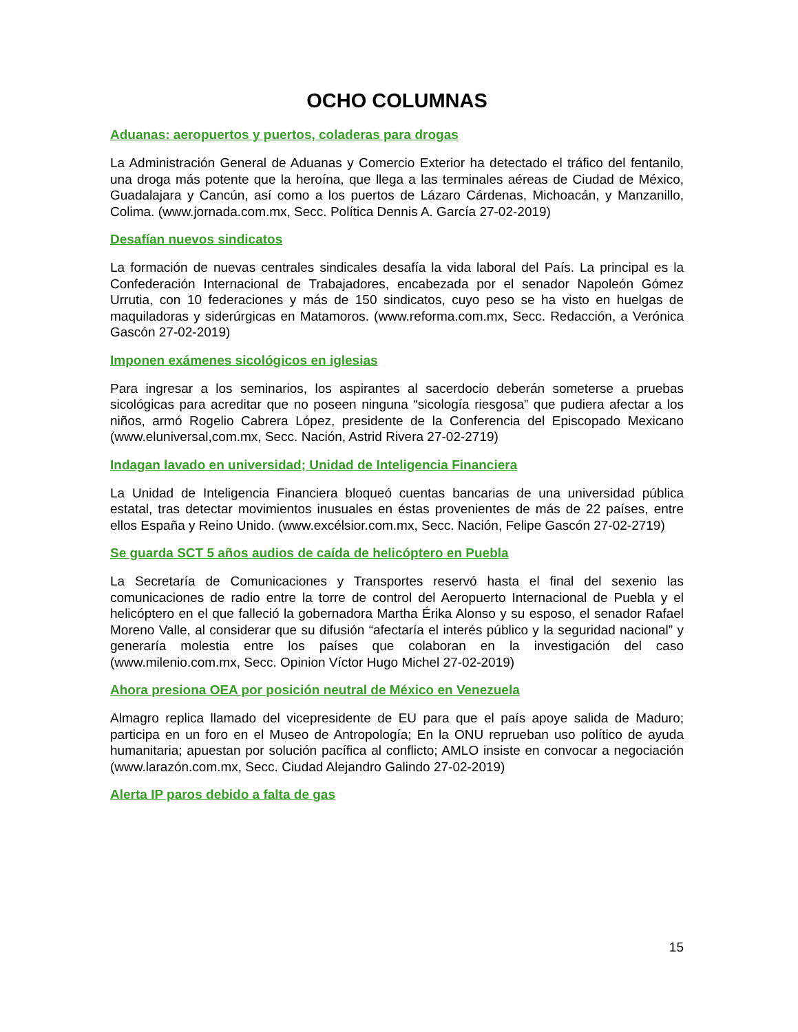OCHO COLUMNAS
Aduanas: aeropuertos y puertos, coladeras para drogas
La Administración General de Aduanas y Comercio Exterior ha detectado el tráfico del fentanilo, una droga más potente que la heroína, que llega a las terminales aéreas de Ciudad de México, Guadalajara y Cancún, así como a los puertos de Lázaro Cárdenas, Michoacán, y Manzanillo, Colima. (www.jornada.com.mx, Secc. Política Dennis A. García 27-02-2019)
Desafían nuevos sindicatos
La formación de nuevas centrales sindicales desafía la vida laboral del País. La principal es la Confederación Internacional de Trabajadores, encabezada por el senador Napoleón Gómez Urrutia, con 10 federaciones y más de 150 sindicatos, cuyo peso se ha visto en huelgas de maquiladoras y siderúrgicas en Matamoros. (www.reforma.com.mx, Secc. Redacción, a Verónica Gascón 27-02-2019)
Imponen exámenes sicológicos en iglesias
Para ingresar a los seminarios, los aspirantes al sacerdocio deberán someterse a pruebas sicológicas para acreditar que no poseen ninguna “sicología riesgosa” que pudiera afectar a los niños, armó Rogelio Cabrera López, presidente de la Conferencia del Episcopado Mexicano (www.eluniversal,com.mx, Secc. Nación, Astrid Rivera 27-02-2719)
Indagan lavado en universidad; Unidad de Inteligencia Financiera
La Unidad de Inteligencia Financiera bloqueó cuentas bancarias de una universidad pública estatal, tras detectar movimientos inusuales en éstas provenientes de más de 22 países, entre ellos España y Reino Unido. (www.excélsior.com.mx, Secc. Nación, Felipe Gascón 27-02-2719)
Se guarda SCT 5 años audios de caída de helicóptero en Puebla
La Secretaría de Comunicaciones y Transportes reservó hasta el final del sexenio las comunicaciones de radio entre la torre de control del Aeropuerto Internacional de Puebla y el helicóptero en el que falleció la gobernadora Martha Érika Alonso y su esposo, el senador Rafael Moreno Valle, al considerar que su difusión “afectaría el interés público y la seguridad nacional” y generaría molestia entre los países que colaboran en la investigación del caso (www.milenio.com.mx, Secc. Opinion Víctor Hugo Michel 27-02-2019)
Ahora presiona OEA por posición neutral de México en Venezuela
Almagro replica llamado del vicepresidente de EU para que el país apoye salida de Maduro; participa en un foro en el Museo de Antropología; En la ONU reprueban uso político de ayuda humanitaria; apuestan por solución pacífica al conflicto; AMLO insiste en convocar a negociación (www.larazón.com.mx, Secc. Ciudad Alejandro Galindo 27-02-2019)
Alerta IP paros debido a falta de gas
15